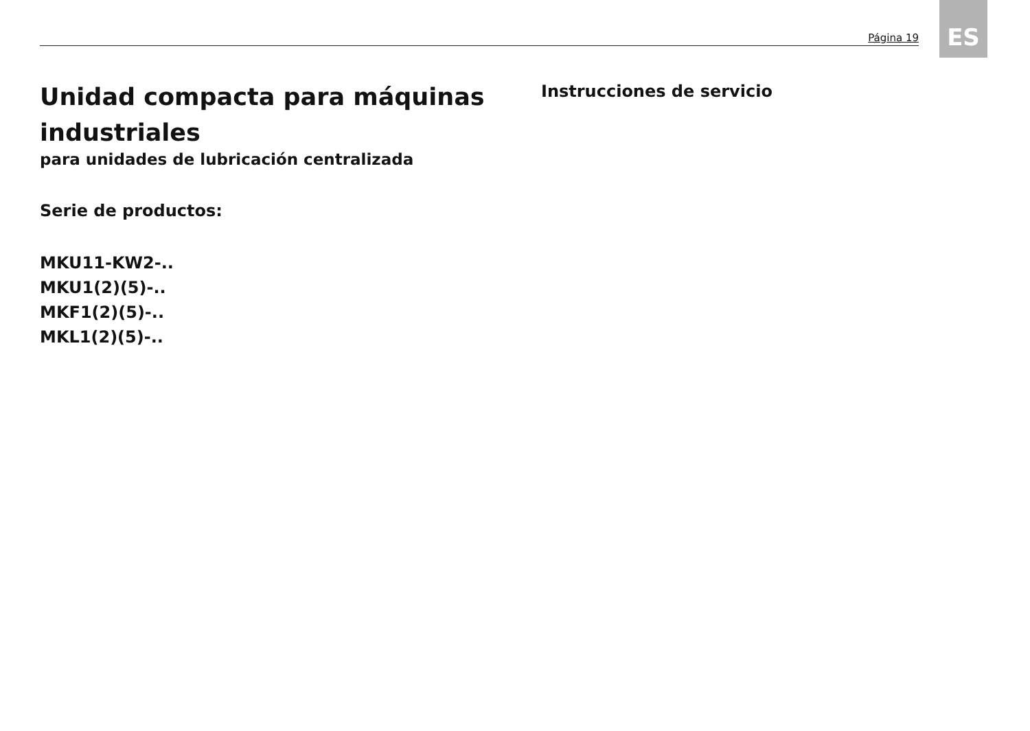Página 19 ES
Unidad compacta para máquinas industriales
para unidades de lubricación centralizada
Serie de productos:
MKU11-KW2-..
MKU1(2)(5)-..
MKF1(2)(5)-..
MKL1(2)(5)-..
Instrucciones de servicio